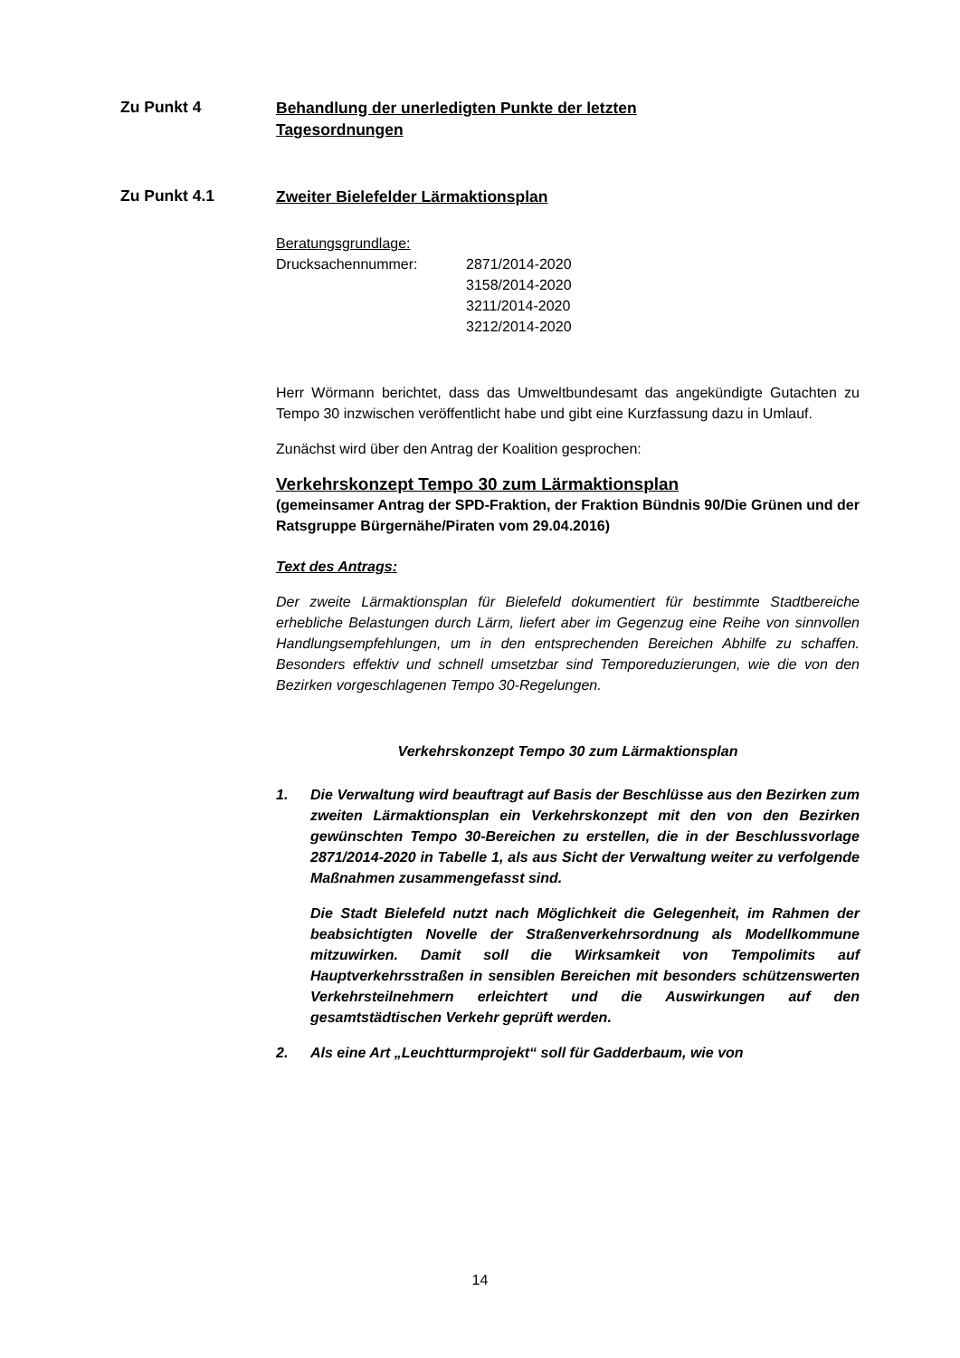Zu Punkt 4
Behandlung der unerledigten Punkte der letzten
Tagesordnungen
Zu Punkt 4.1
Zweiter Bielefelder Lärmaktionsplan
Beratungsgrundlage:
Drucksachennummer: 2871/2014-2020
3158/2014-2020
3211/2014-2020
3212/2014-2020
Herr Wörmann berichtet, dass das Umweltbundesamt das angekündigte Gutachten zu Tempo 30 inzwischen veröffentlicht habe und gibt eine Kurzfassung dazu in Umlauf.
Zunächst wird über den Antrag der Koalition gesprochen:
Verkehrskonzept Tempo 30 zum Lärmaktionsplan
(gemeinsamer Antrag der SPD-Fraktion, der Fraktion Bündnis 90/Die Grünen und der Ratsgruppe Bürgernähe/Piraten vom 29.04.2016)
Text des Antrags:
Der zweite Lärmaktionsplan für Bielefeld dokumentiert für bestimmte Stadtbereiche erhebliche Belastungen durch Lärm, liefert aber im Gegenzug eine Reihe von sinnvollen Handlungsempfehlungen, um in den entsprechenden Bereichen Abhilfe zu schaffen. Besonders effektiv und schnell umsetzbar sind Temporeduzierungen, wie die von den Bezirken vorgeschlagenen Tempo 30-Regelungen.
Verkehrskonzept Tempo 30 zum Lärmaktionsplan
1. Die Verwaltung wird beauftragt auf Basis der Beschlüsse aus den Bezirken zum zweiten Lärmaktionsplan ein Verkehrskonzept mit den von den Bezirken gewünschten Tempo 30-Bereichen zu erstellen, die in der Beschlussvorlage 2871/2014-2020 in Tabelle 1, als aus Sicht der Verwaltung weiter zu verfolgende Maßnahmen zusammengefasst sind.
Die Stadt Bielefeld nutzt nach Möglichkeit die Gelegenheit, im Rahmen der beabsichtigten Novelle der Straßenverkehrsordnung als Modellkommune mitzuwirken. Damit soll die Wirksamkeit von Tempolimits auf Hauptverkehrsstraßen in sensiblen Bereichen mit besonders schützenswerten Verkehrsteilnehmern erleichtert und die Auswirkungen auf den gesamtstädtischen Verkehr geprüft werden.
2. Als eine Art „Leuchtturmprojekt“ soll für Gadderbaum, wie von
14